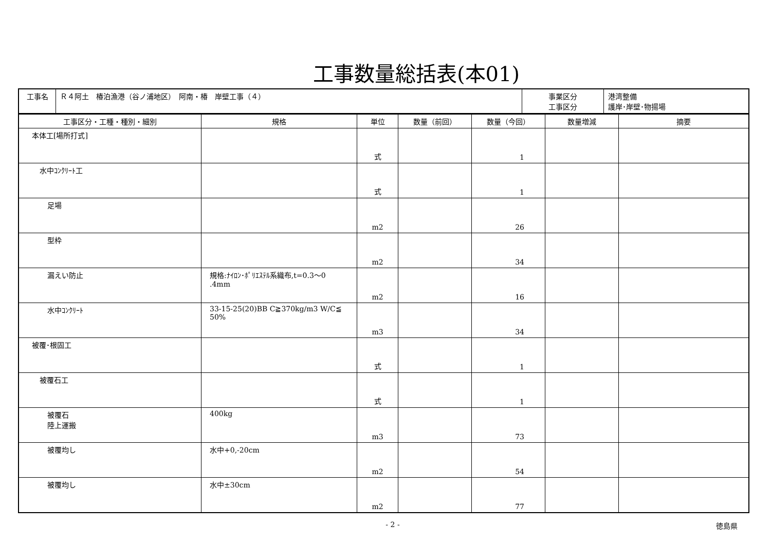工事数量総括表(本01)
| 工事名 | Ｒ４阿土 椿泊漁港（谷ノ浦地区） 阿南・椿 岸壁工事（４） | 事業区分 工事区分 | 港湾整備 護岸･岸壁･物揚場 |
| 工事区分・工種・種別・細別 | 規格 | 単位 | 数量（前回） | 数量（今回） | 数量増減 | 摘要 |
| --- | --- | --- | --- | --- | --- | --- |
| 本体工[場所打式] | | 式 | | 1 | | |
| 水中ｺﾝｸﾘｰﾄ工 | | 式 | | 1 | | |
| 足場 | | m2 | | 26 | | |
| 型枠 | | m2 | | 34 | | |
| 漏えい防止 | 規格:ﾅｲﾛﾝ･ﾎﾟﾘｴｽﾃﾙ系織布,t=0.3～0 .4mm | m2 | | 16 | | |
| 水中ｺﾝｸﾘｰﾄ | 33-15-25(20)BB C≧370kg/m3 W/C≦ 50% | m3 | | 34 | | |
| 被覆･根固工 | | 式 | | 1 | | |
| 被覆石工 | | 式 | | 1 | | |
| 被覆石 陸上運搬 | 400kg | m3 | | 73 | | |
| 被覆均し | 水中+0,-20cm | m2 | | 54 | | |
| 被覆均し | 水中±30cm | m2 | | 77 | | |
- 2 - 徳島県